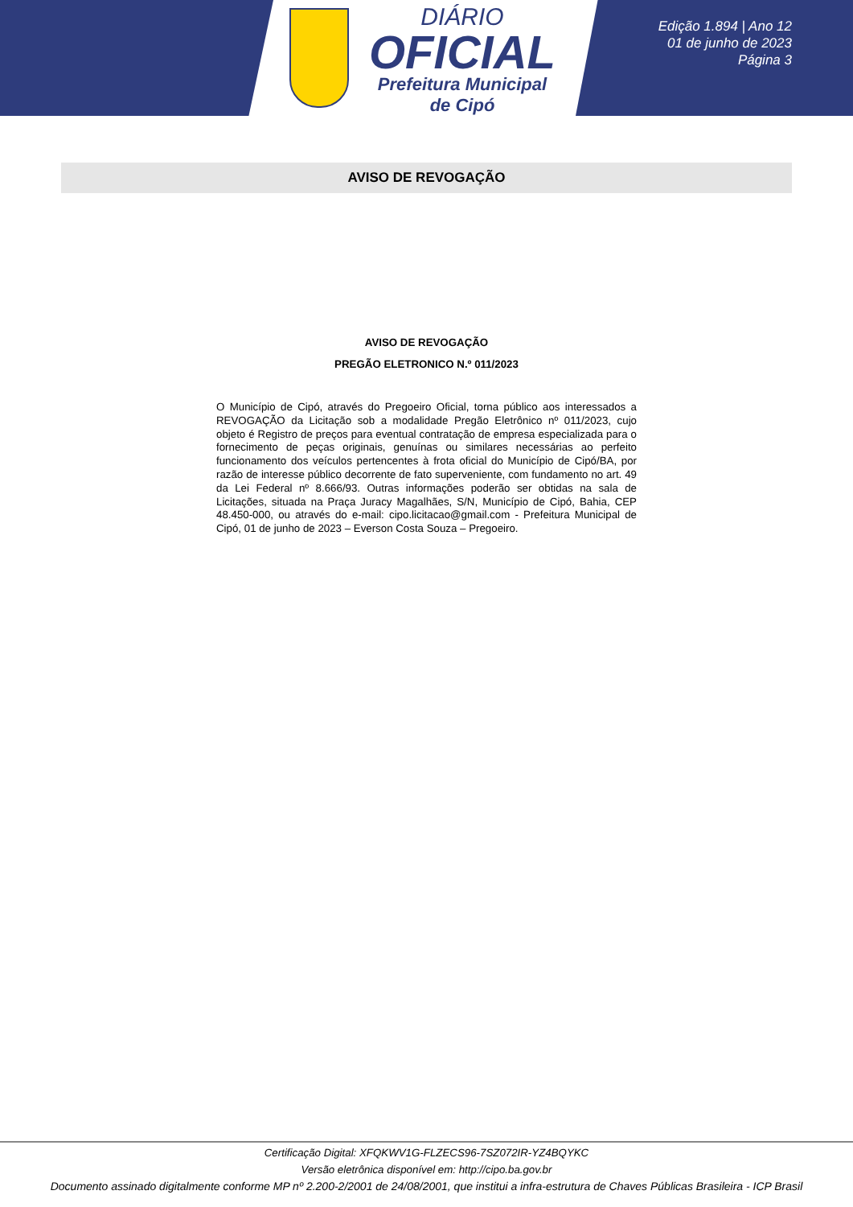DIÁRIO
OFICIAL
Prefeitura Municipal
de Cipó
Edição 1.894 | Ano 12
01 de junho de 2023
Página 3
AVISO DE REVOGAÇÃO
AVISO DE REVOGAÇÃO
PREGÃO ELETRONICO N.º 011/2023
O Município de Cipó, através do Pregoeiro Oficial, torna público aos interessados a REVOGAÇÃO da Licitação sob a modalidade Pregão Eletrônico nº 011/2023, cujo objeto é Registro de preços para eventual contratação de empresa especializada para o fornecimento de peças originais, genuínas ou similares necessárias ao perfeito funcionamento dos veículos pertencentes à frota oficial do Município de Cipó/BA, por razão de interesse público decorrente de fato superveniente, com fundamento no art. 49 da Lei Federal nº 8.666/93. Outras informações poderão ser obtidas na sala de Licitações, situada na Praça Juracy Magalhães, S/N, Município de Cipó, Bahia, CEP 48.450-000, ou através do e-mail: cipo.licitacao@gmail.com - Prefeitura Municipal de Cipó, 01 de junho de 2023 – Everson Costa Souza – Pregoeiro.
Certificação Digital: XFQKWV1G-FLZECS96-7SZ072IR-YZ4BQYKC
Versão eletrônica disponível em: http://cipo.ba.gov.br
Documento assinado digitalmente conforme MP nº 2.200-2/2001 de 24/08/2001, que institui a infra-estrutura de Chaves Públicas Brasileira - ICP Brasil